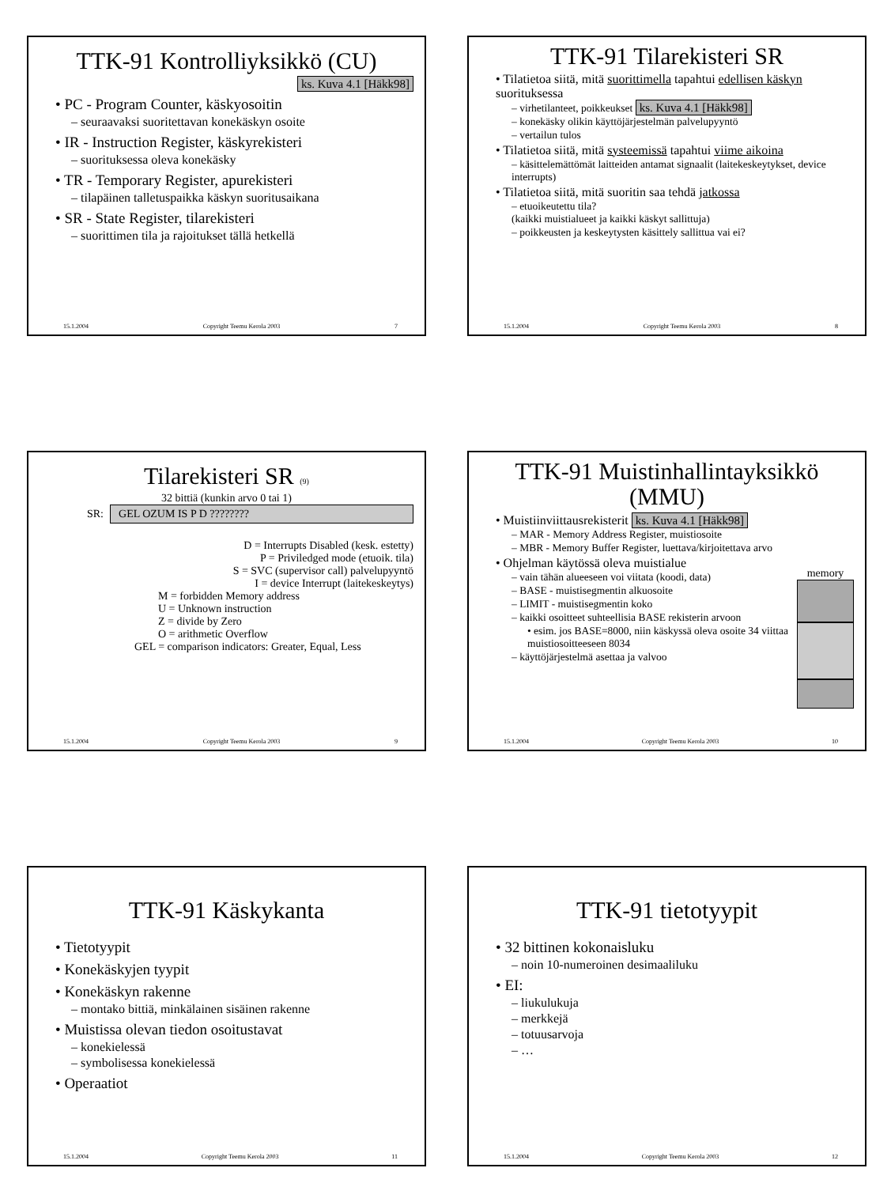TTK-91 Kontrolliyksikkö (CU)
ks. Kuva 4.1 [Häkk98]
• PC - Program Counter, käskyosoitin
– seuraavaksi suoritettavan konekäskyn osoite
• IR - Instruction Register, käskyrekisteri
– suorituksessa oleva konekäsky
• TR - Temporary Register, apurekisteri
– tilapäinen talletuspaikka käskyn suoritusaikana
• SR - State Register, tilarekisteri
– suorittimen tila ja rajoitukset tällä hetkellä
15.1.2004 Copyright Teemu Kerola 2003 7
TTK-91 Tilarekisteri SR
• Tilatietoa siitä, mitä suorittimella tapahtui edellisen käskyn suorituksessa
– virhetilanteet, poikkeukset ks. Kuva 4.1 [Häkk98]
– konekäsky olikin käyttöjärjestelmän palvelupyyntö
– vertailun tulos
• Tilatietoa siitä, mitä systeemissä tapahtui viime aikoina
– käsittelemättömät laitteiden antamat signaalit (laitekeskeytykset, device interrupts)
• Tilatietoa siitä, mitä suoritin saa tehdä jatkossa
– etuoikeutettu tila?
(kaikki muistialueet ja kaikki käskyt sallittuja)
– poikkeusten ja keskeytysten käsittely sallittua vai ei?
15.1.2004 Copyright Teemu Kerola 2003 8
Tilarekisteri SR (9)
32 bittiä (kunkin arvo 0 tai 1)
SR: GEL OZUM IS P D ????????
D = Interrupts Disabled (kesk. estetty)
P = Priviledged mode (etuoik. tila)
S = SVC (supervisor call) palvelupyyntö
I = device Interrupt (laitekeskeytys)
M = forbidden Memory address
U = Unknown instruction
Z = divide by Zero
O = arithmetic Overflow
GEL = comparison indicators: Greater, Equal, Less
15.1.2004 Copyright Teemu Kerola 2003 9
TTK-91 Muistinhallintayksikkö (MMU)
• Muistiinviittausrekisterit ks. Kuva 4.1 [Häkk98]
– MAR - Memory Address Register, muistiosoite
– MBR - Memory Buffer Register, luettava/kirjoitettava arvo
• Ohjelman käytössä oleva muistialue
– vain tähän alueeseen voi viitata (koodi, data)
– BASE - muistisegmentin alkuosoite
– LIMIT - muistisegmentin koko
– kaikki osoitteet suhteellisia BASE rekisterin arvoon
• esim. jos BASE=8000, niin käskyssä oleva osoite 34 viittaa muistiosoitteeseen 8034
– käyttöjärjestelmä asettaa ja valvoo
memory
15.1.2004 Copyright Teemu Kerola 2003 10
TTK-91 Käskykanta
• Tietotyypit
• Konekäskyjen tyypit
• Konekäskyn rakenne
– montako bittiä, minkälainen sisäinen rakenne
• Muistissa olevan tiedon osoitustavat
– konekielessä
– symbolisessa konekielessä
• Operaatiot
15.1.2004 Copyright Teemu Kerola 2003 11
TTK-91 tietotyypit
• 32 bittinen kokonaisluku
– noin 10-numeroinen desimaaliluku
• EI:
– liukulukuja
– merkkejä
– totuusarvoja
– …
15.1.2004 Copyright Teemu Kerola 2003 12